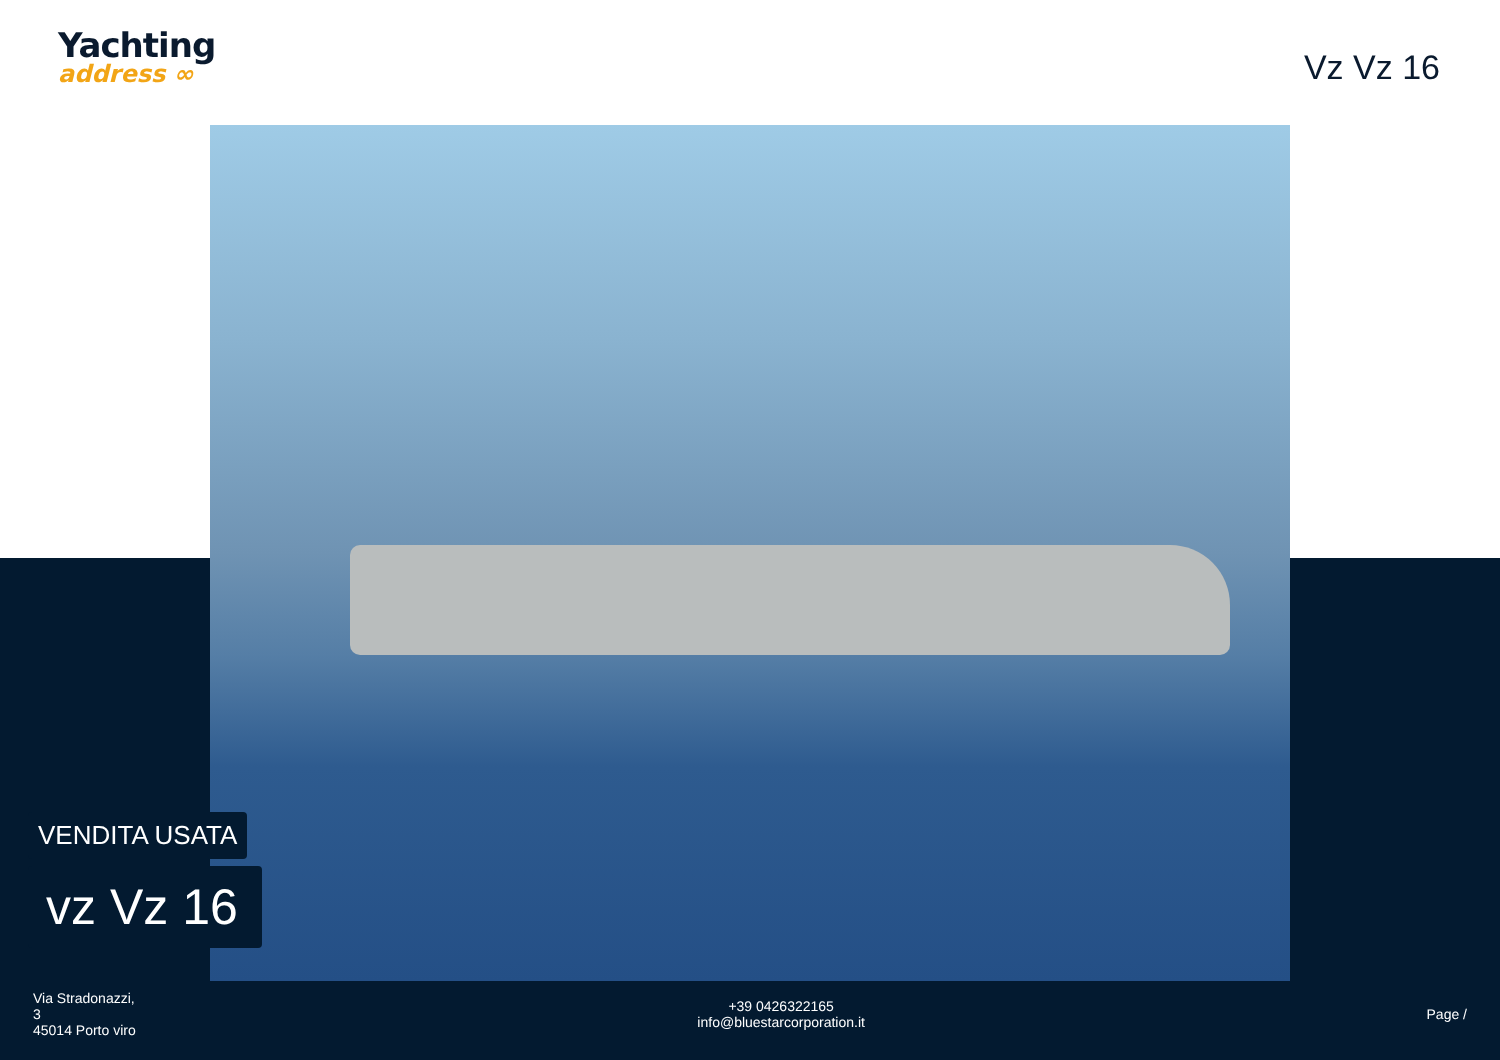Yachting
address ∞
Vz Vz 16
VENDITA USATA
vz Vz 16
Via Stradonazzi,
3
45014 Porto viro
+39 0426322165
info@bluestarcorporation.it
Page /